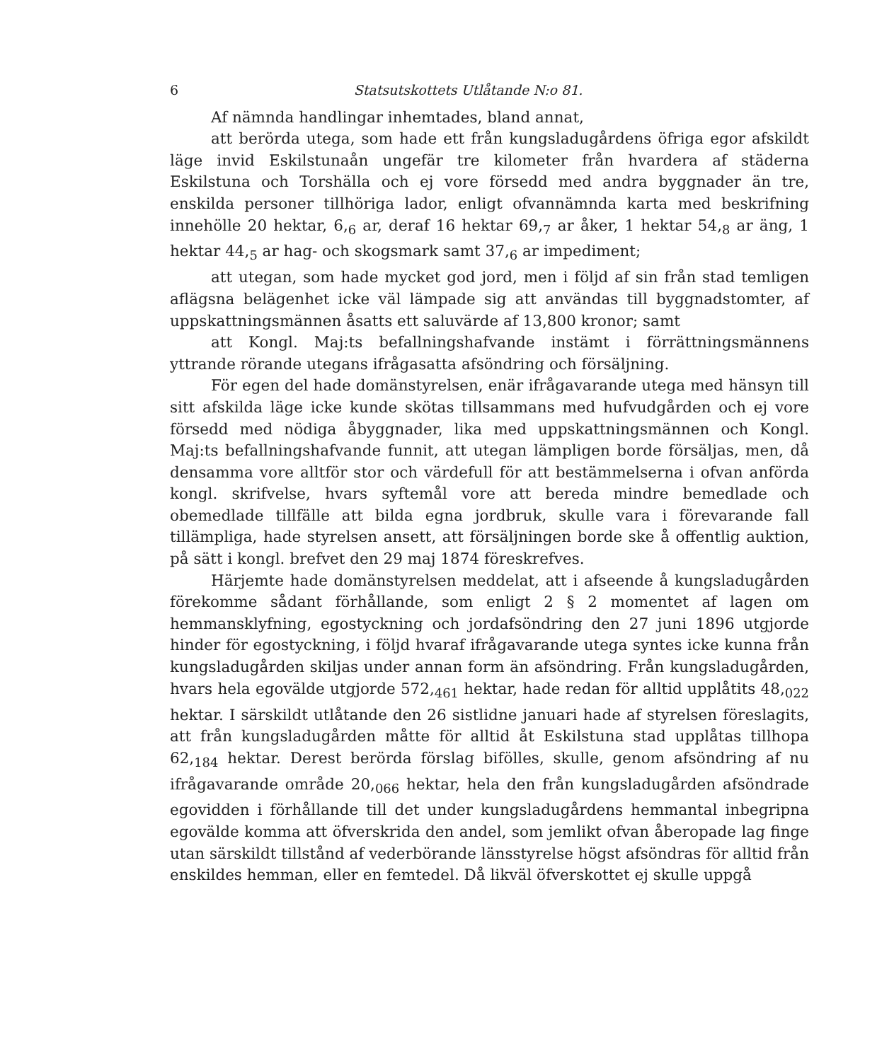6 Statsutskottets Utlåtande N:o 81.
Af nämnda handlingar inhemtades, bland annat,
att berörda utega, som hade ett från kungsladugårdens öfriga egor afskildt läge invid Eskilstunaån ungefär tre kilometer från hvardera af städerna Eskilstuna och Torshälla och ej vore försedd med andra byggnader än tre, enskilda personer tillhöriga lador, enligt ofvannämnda karta med beskrifning innehölle 20 hektar, 6,<sub>6</sub> ar, deraf 16 hektar 69,<sub>7</sub> ar åker, 1 hektar 54,<sub>8</sub> ar äng, 1 hektar 44,<sub>5</sub> ar hag- och skogsmark samt 37,<sub>6</sub> ar impediment;
att utegan, som hade mycket god jord, men i följd af sin från stad temligen aflägsna belägenhet icke väl lämpade sig att användas till byggnadstomter, af uppskattningsmännen åsatts ett saluvärde af 13,800 kronor; samt
att Kongl. Maj:ts befallningshafvande instämt i förrättningsmännens yttrande rörande utegans ifrågasatta afsöndring och försäljning.
För egen del hade domänstyrelsen, enär ifrågavarande utega med hänsyn till sitt afskilda läge icke kunde skötas tillsammans med hufvudgården och ej vore försedd med nödiga åbyggnader, lika med uppskattningsmännen och Kongl. Maj:ts befallningshafvande funnit, att utegan lämpligen borde försäljas, men, då densamma vore alltför stor och värdefull för att bestämmelserna i ofvan anförda kongl. skrifvelse, hvars syftemål vore att bereda mindre bemedlade och obemedlade tillfälle att bilda egna jordbruk, skulle vara i förevarande fall tillämpliga, hade styrelsen ansett, att försäljningen borde ske å offentlig auktion, på sätt i kongl. brefvet den 29 maj 1874 föreskrefves.
Härjemte hade domänstyrelsen meddelat, att i afseende å kungsladugården förekomme sådant förhållande, som enligt 2 § 2 momentet af lagen om hemmansklyfning, egostyckning och jordafsöndring den 27 juni 1896 utgjorde hinder för egostyckning, i följd hvaraf ifrågavarande utega syntes icke kunna från kungsladugården skiljas under annan form än afsöndring. Från kungsladugården, hvars hela egovälde utgjorde 572,<sub>461</sub> hektar, hade redan för alltid upplåtits 48,<sub>022</sub> hektar. I särskildt utlåtande den 26 sistlidne januari hade af styrelsen föreslagits, att från kungsladugården måtte för alltid åt Eskilstuna stad upplåtas tillhopa 62,<sub>184</sub> hektar. Derest berörda förslag bifölles, skulle, genom afsöndring af nu ifrågavarande område 20,<sub>066</sub> hektar, hela den från kungsladugården afsöndrade egovidden i förhållande till det under kungsladugårdens hemmantal inbegripna egovälde komma att öfverskrida den andel, som jemlikt ofvan åberopade lag finge utan särskildt tillstånd af vederbörande länsstyrelse högst afsöndras för alltid från enskildes hemman, eller en femtedel. Då likväl öfverskottet ej skulle uppgå